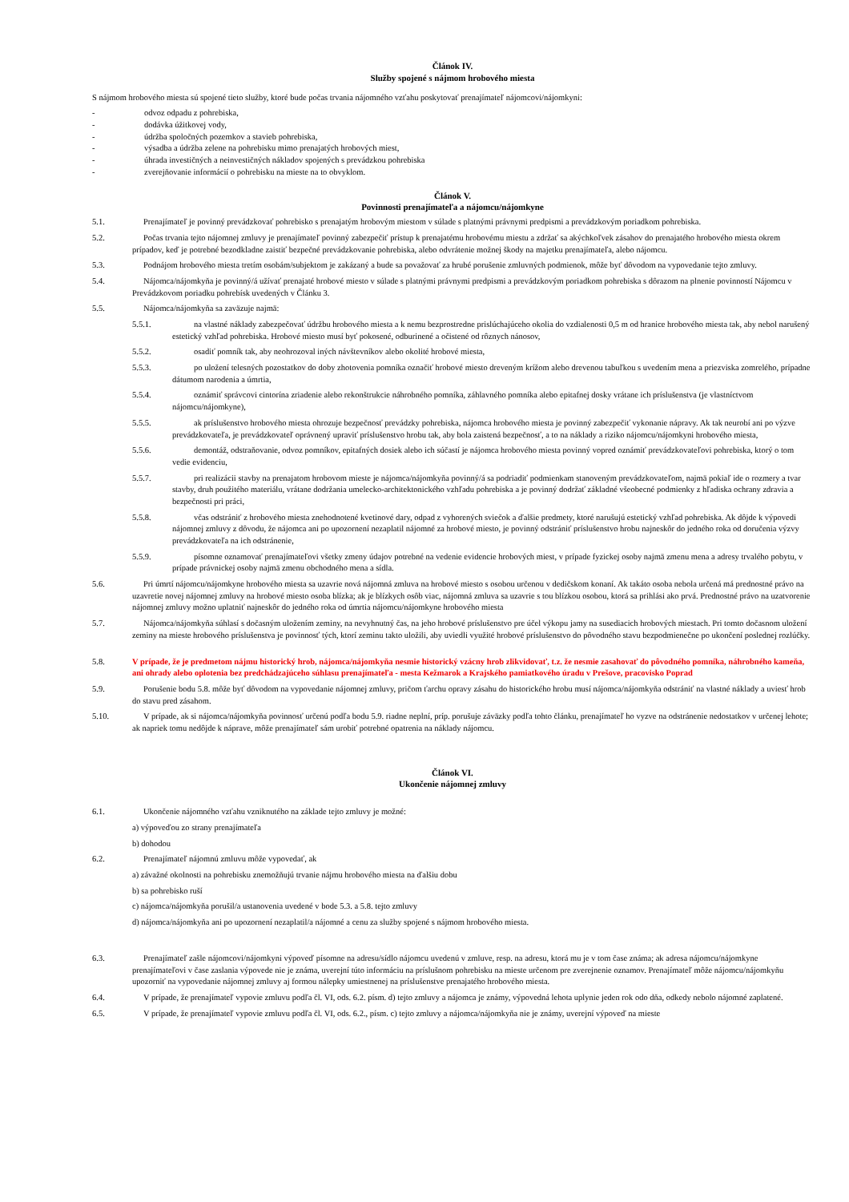Článok IV.
Služby spojené s nájmom hrobového miesta
S nájmom hrobového miesta sú spojené tieto služby, ktoré bude počas trvania nájomného vzťahu poskytovať prenajímateľ nájomcovi/nájomkyni:
- odvoz odpadu z pohrebiska,
- dodávka úžitkovej vody,
- údržba spoločných pozemkov a stavieb pohrebiska,
- výsadba a údržba zelene na pohrebisku mimo prenajatých hrobových miest,
- úhrada investičných a neinvestičných nákladov spojených s prevádzkou pohrebiska
- zverejňovanie informácií o pohrebisku na mieste na to obvyklom.
Článok V.
Povinnosti prenajímateľa a nájomcu/nájomkyne
5.1. Prenajímateľ je povinný prevádzkovať pohrebisko s prenajatým hrobovým miestom v súlade s platnými právnymi predpismi a prevádzkovým poriadkom pohrebiska.
5.2. Počas trvania tejto nájomnej zmluvy je prenajímateľ povinný zabezpečiť prístup k prenajatému hrobovému miestu a zdržať sa akýchkoľvek zásahov do prenajatého hrobového miesta okrem prípadov, keď je potrebné bezodkladne zaistiť bezpečné prevádzkovanie pohrebiska, alebo odvrátenie možnej škody na majetku prenajímateľa, alebo nájomcu.
5.3. Podnájom hrobového miesta tretím osobám/subjektom je zakázaný a bude sa považovať za hrubé porušenie zmluvných podmienok, môže byť dôvodom na vypovedanie tejto zmluvy.
5.4. Nájomca/nájomkyňa je povinný/á užívať prenajaté hrobové miesto v súlade s platnými právnymi predpismi a prevádzkovým poriadkom pohrebiska s dôrazom na plnenie povinností Nájomcu v Prevádzkovom poriadku pohrebísk uvedených v Článku 3.
5.5. Nájomca/nájomkyňa sa zaväzuje najmä:
5.5.1. na vlastné náklady zabezpečovať údržbu hrobového miesta a k nemu bezprostredne prislúchajúceho okolia do vzdialenosti 0,5 m od hranice hrobového miesta tak, aby nebol narušený estetický vzhľad pohrebiska. Hrobové miesto musí byť pokosené, odburinené a očistené od rôznych nánosov,
5.5.2. osadiť pomník tak, aby neohrozoval iných návštevníkov alebo okolité hrobové miesta,
5.5.3. po uložení telesných pozostatkov do doby zhotovenia pomníka označiť hrobové miesto dreveným krížom alebo drevenou tabuľkou s uvedením mena a priezviska zomrelého, prípadne dátumom narodenia a úmrtia,
5.5.4. oznámiť správcovi cintorína zriadenie alebo rekonštrukcie náhrobného pomníka, záhlavného pomníka alebo epitafnej dosky vrátane ich príslušenstva (je vlastníctvom nájomcu/nájomkyne),
5.5.5. ak príslušenstvo hrobového miesta ohrozuje bezpečnosť prevádzky pohrebiska, nájomca hrobového miesta je povinný zabezpečiť vykonanie nápravy. Ak tak neurobí ani po výzve prevádzkovateľa, je prevádzkovateľ oprávnený upraviť príslušenstvo hrobu tak, aby bola zaistená bezpečnosť, a to na náklady a riziko nájomcu/nájomkyni hrobového miesta,
5.5.6. demontáž, odstraňovanie, odvoz pomníkov, epitafných dosiek alebo ich súčastí je nájomca hrobového miesta povinný vopred oznámiť prevádzkovateľovi pohrebiska, ktorý o tom vedie evidenciu,
5.5.7. pri realizácii stavby na prenajatom hrobovom mieste je nájomca/nájomkyňa povinný/á sa podriadiť podmienkam stanoveným prevádzkovateľom, najmä pokiaľ ide o rozmery a tvar stavby, druh použitého materiálu, vrátane dodržania umelecko-architektonického vzhľadu pohrebiska a je povinný dodržať základné všeobecné podmienky z hľadiska ochrany zdravia a bezpečnosti pri práci,
5.5.8. včas odstrániť z hrobového miesta znehodnotené kvetinové dary, odpad z vyhorených sviečok a ďalšie predmety, ktoré narušujú estetický vzhľad pohrebiska. Ak dôjde k výpovedi nájomnej zmluvy z dôvodu, že nájomca ani po upozornení nezaplatil nájomné za hrobové miesto, je povinný odstrániť príslušenstvo hrobu najneskôr do jedného roka od doručenia výzvy prevádzkovateľa na ich odstránenie,
5.5.9. písomne oznamovať prenajímateľovi všetky zmeny údajov potrebné na vedenie evidencie hrobových miest, v prípade fyzickej osoby najmä zmenu mena a adresy trvalého pobytu, v prípade právnickej osoby najmä zmenu obchodného mena a sídla.
5.6. Pri úmrtí nájomcu/nájomkyne hrobového miesta sa uzavrie nová nájomná zmluva na hrobové miesto s osobou určenou v dedičskom konaní. Ak takáto osoba nebola určená má prednostné právo na uzavretie novej nájomnej zmluvy na hrobové miesto osoba blízka; ak je blízkych osôb viac, nájomná zmluva sa uzavrie s tou blízkou osobou, ktorá sa prihlási ako prvá. Prednostné právo na uzatvorenie nájomnej zmluvy možno uplatniť najneskôr do jedného roka od úmrtia nájomcu/nájomkyne hrobového miesta
5.7. Nájomca/nájomkyňa súhlasí s dočasným uložením zeminy, na nevyhnutný čas, na jeho hrobové príslušenstvo pre účel výkopu jamy na susediacich hrobových miestach. Pri tomto dočasnom uložení zeminy na mieste hrobového príslušenstva je povinnosť tých, ktorí zeminu takto uložili, aby uviedli využité hrobové príslušenstvo do pôvodného stavu bezpodmienečne po ukončení poslednej rozlúčky.
5.8. V prípade, že je predmetom nájmu historický hrob, nájomca/nájomkyňa nesmie historický vzácny hrob zlikvidovať, t.z. že nesmie zasahovať do pôvodného pomníka, náhrobného kameňa, ani ohrady alebo oplotenia bez predchádzajúceho súhlasu prenajímateľa - mesta Kežmarok a Krajského pamiatkového úradu v Prešove, pracovisko Poprad
5.9. Porušenie bodu 5.8. môže byť dôvodom na vypovedanie nájomnej zmluvy, pričom ťarchu opravy zásahu do historického hrobu musí nájomca/nájomkyňa odstrániť na vlastné náklady a uviesť hrob do stavu pred zásahom.
5.10. V prípade, ak si nájomca/nájomkyňa povinnosť určenú podľa bodu 5.9. riadne neplní, príp. porušuje záväzky podľa tohto článku, prenajímateľ ho vyzve na odstránenie nedostatkov v určenej lehote; ak napriek tomu nedôjde k náprave, môže prenajímateľ sám urobiť potrebné opatrenia na náklady nájomcu.
Článok VI.
Ukončenie nájomnej zmluvy
6.1. Ukončenie nájomného vzťahu vzniknutého na základe tejto zmluvy je možné:
a) výpoveďou zo strany prenajímateľa
b) dohodou
6.2. Prenajímateľ nájomnú zmluvu môže vypovedať, ak
a) závažné okolnosti na pohrebisku znemožňujú trvanie nájmu hrobového miesta na ďalšiu dobu
b) sa pohrebisko ruší
c) nájomca/nájomkyňa porušil/a ustanovenia uvedené v bode 5.3. a 5.8. tejto zmluvy
d) nájomca/nájomkyňa ani po upozornení nezaplatil/a nájomné a cenu za služby spojené s nájmom hrobového miesta.
6.3. Prenajímateľ zašle nájomcovi/nájomkyni výpoveď písomne na adresu/sídlo nájomcu uvedenú v zmluve, resp. na adresu, ktorá mu je v tom čase známa; ak adresa nájomcu/nájomkyne prenajímateľovi v čase zaslania výpovede nie je známa, uverejní túto informáciu na príslušnom pohrebisku na mieste určenom pre zverejnenie oznamov. Prenajímateľ môže nájomcu/nájomkyňu upozorniť na vypovedanie nájomnej zmluvy aj formou nálepky umiestnenej na príslušenstve prenajatého hrobového miesta.
6.4. V prípade, že prenajímateľ vypovie zmluvu podľa čl. VI, ods. 6.2. písm. d) tejto zmluvy a nájomca je známy, výpovedná lehota uplynie jeden rok odo dňa, odkedy nebolo nájomné zaplatené.
6.5. V prípade, že prenajímateľ vypovie zmluvu podľa čl. VI, ods. 6.2., písm. c) tejto zmluvy a nájomca/nájomkyňa nie je známy, uverejní výpoveď na mieste